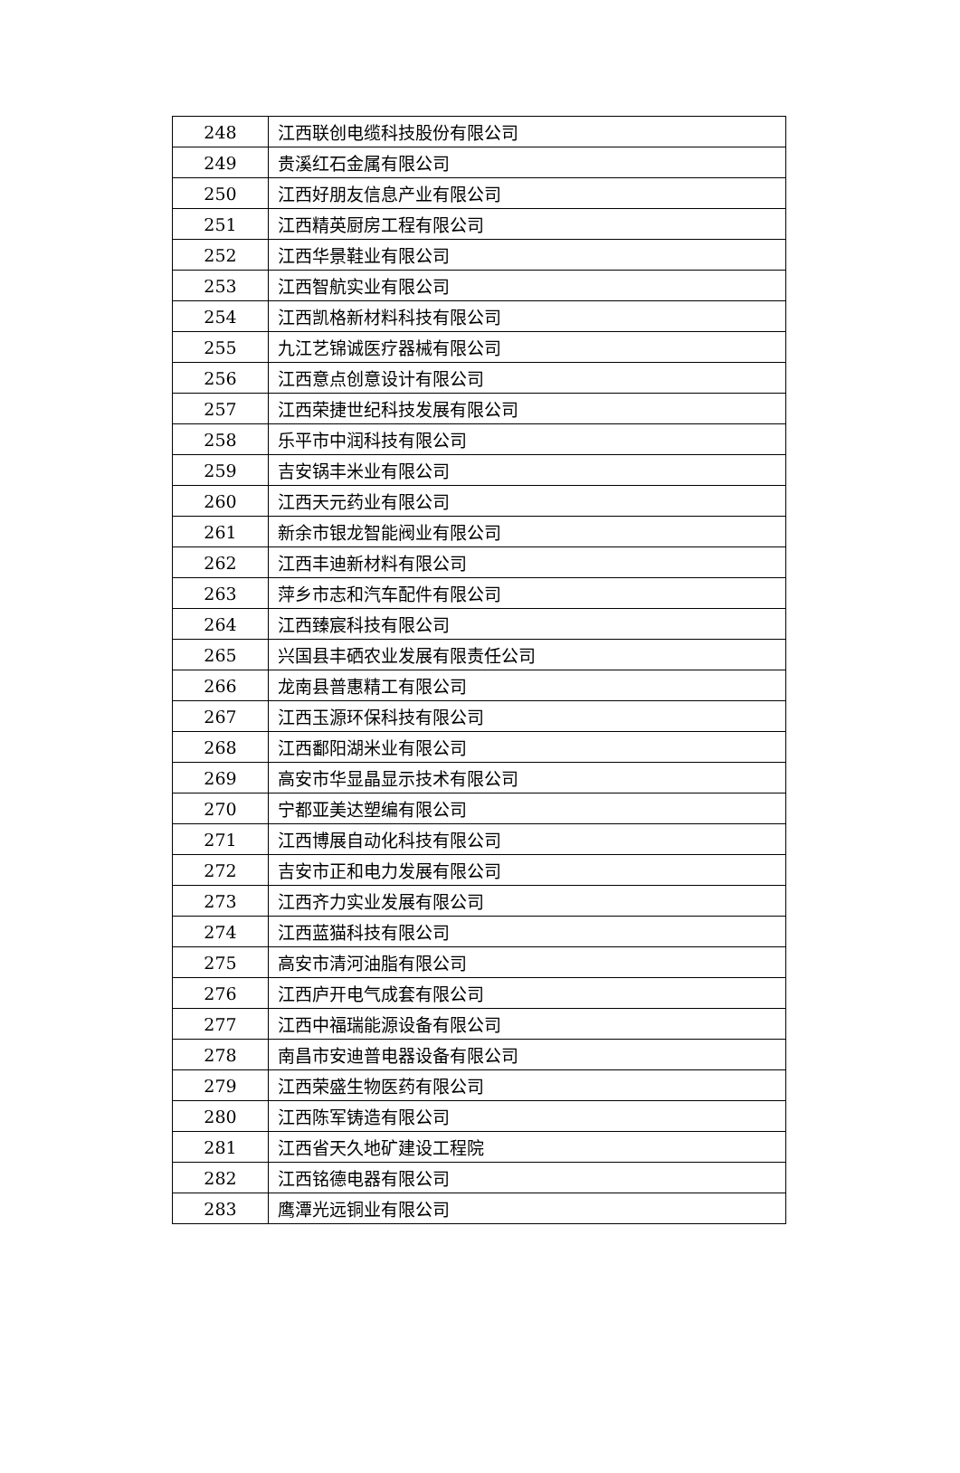| 248 | 江西联创电缆科技股份有限公司 |
| 249 | 贵溪红石金属有限公司 |
| 250 | 江西好朋友信息产业有限公司 |
| 251 | 江西精英厨房工程有限公司 |
| 252 | 江西华景鞋业有限公司 |
| 253 | 江西智航实业有限公司 |
| 254 | 江西凯格新材料科技有限公司 |
| 255 | 九江艺锦诚医疗器械有限公司 |
| 256 | 江西意点创意设计有限公司 |
| 257 | 江西荣捷世纪科技发展有限公司 |
| 258 | 乐平市中润科技有限公司 |
| 259 | 吉安锅丰米业有限公司 |
| 260 | 江西天元药业有限公司 |
| 261 | 新余市银龙智能阀业有限公司 |
| 262 | 江西丰迪新材料有限公司 |
| 263 | 萍乡市志和汽车配件有限公司 |
| 264 | 江西臻宸科技有限公司 |
| 265 | 兴国县丰硒农业发展有限责任公司 |
| 266 | 龙南县普惠精工有限公司 |
| 267 | 江西玉源环保科技有限公司 |
| 268 | 江西鄱阳湖米业有限公司 |
| 269 | 高安市华显晶显示技术有限公司 |
| 270 | 宁都亚美达塑编有限公司 |
| 271 | 江西博展自动化科技有限公司 |
| 272 | 吉安市正和电力发展有限公司 |
| 273 | 江西齐力实业发展有限公司 |
| 274 | 江西蓝猫科技有限公司 |
| 275 | 高安市清河油脂有限公司 |
| 276 | 江西庐开电气成套有限公司 |
| 277 | 江西中福瑞能源设备有限公司 |
| 278 | 南昌市安迪普电器设备有限公司 |
| 279 | 江西荣盛生物医药有限公司 |
| 280 | 江西陈军铸造有限公司 |
| 281 | 江西省天久地矿建设工程院 |
| 282 | 江西铭德电器有限公司 |
| 283 | 鹰潭光远铜业有限公司 |